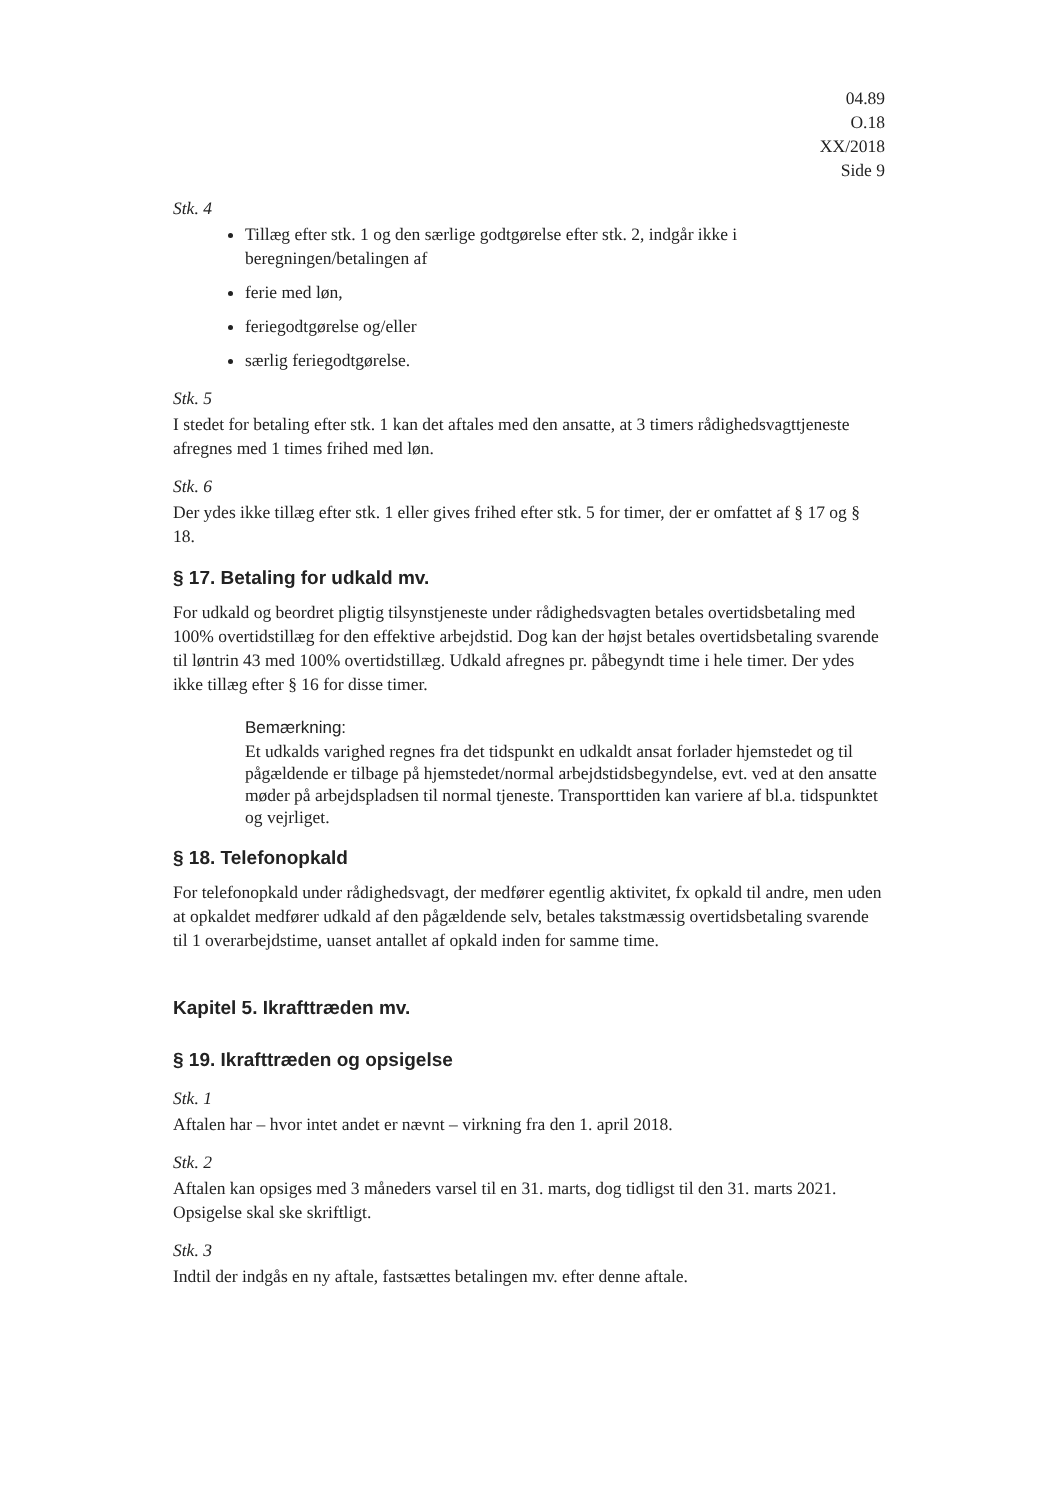04.89
O.18
XX/2018
Side 9
Stk. 4
Tillæg efter stk. 1 og den særlige godtgørelse efter stk. 2, indgår ikke i beregningen/betalingen af
ferie med løn,
feriegodtgørelse og/eller
særlig feriegodtgørelse.
Stk. 5
I stedet for betaling efter stk. 1 kan det aftales med den ansatte, at 3 timers rådighedsvagttjeneste afregnes med 1 times frihed med løn.
Stk. 6
Der ydes ikke tillæg efter stk. 1 eller gives frihed efter stk. 5 for timer, der er omfattet af § 17 og § 18.
§ 17. Betaling for udkald mv.
For udkald og beordret pligtig tilsynstjeneste under rådighedsvagten betales overtidsbetaling med 100% overtidstillæg for den effektive arbejdstid. Dog kan der højst betales overtidsbetaling svarende til løntrin 43 med 100% overtidstillæg. Udkald afregnes pr. påbegyndt time i hele timer. Der ydes ikke tillæg efter § 16 for disse timer.
Bemærkning:
Et udkalds varighed regnes fra det tidspunkt en udkaldt ansat forlader hjemstedet og til pågældende er tilbage på hjemstedet/normal arbejdstidsbegyndelse, evt. ved at den ansatte møder på arbejdspladsen til normal tjeneste. Transporttiden kan variere af bl.a. tidspunktet og vejrliget.
§ 18. Telefonopkald
For telefonopkald under rådighedsvagt, der medfører egentlig aktivitet, fx opkald til andre, men uden at opkaldet medfører udkald af den pågældende selv, betales takstmæssig overtidsbetaling svarende til 1 overarbejdstime, uanset antallet af opkald inden for samme time.
Kapitel 5. Ikrafttræden mv.
§ 19. Ikrafttræden og opsigelse
Stk. 1
Aftalen har – hvor intet andet er nævnt – virkning fra den 1. april 2018.
Stk. 2
Aftalen kan opsiges med 3 måneders varsel til en 31. marts, dog tidligst til den 31. marts 2021. Opsigelse skal ske skriftligt.
Stk. 3
Indtil der indgås en ny aftale, fastsættes betalingen mv. efter denne aftale.